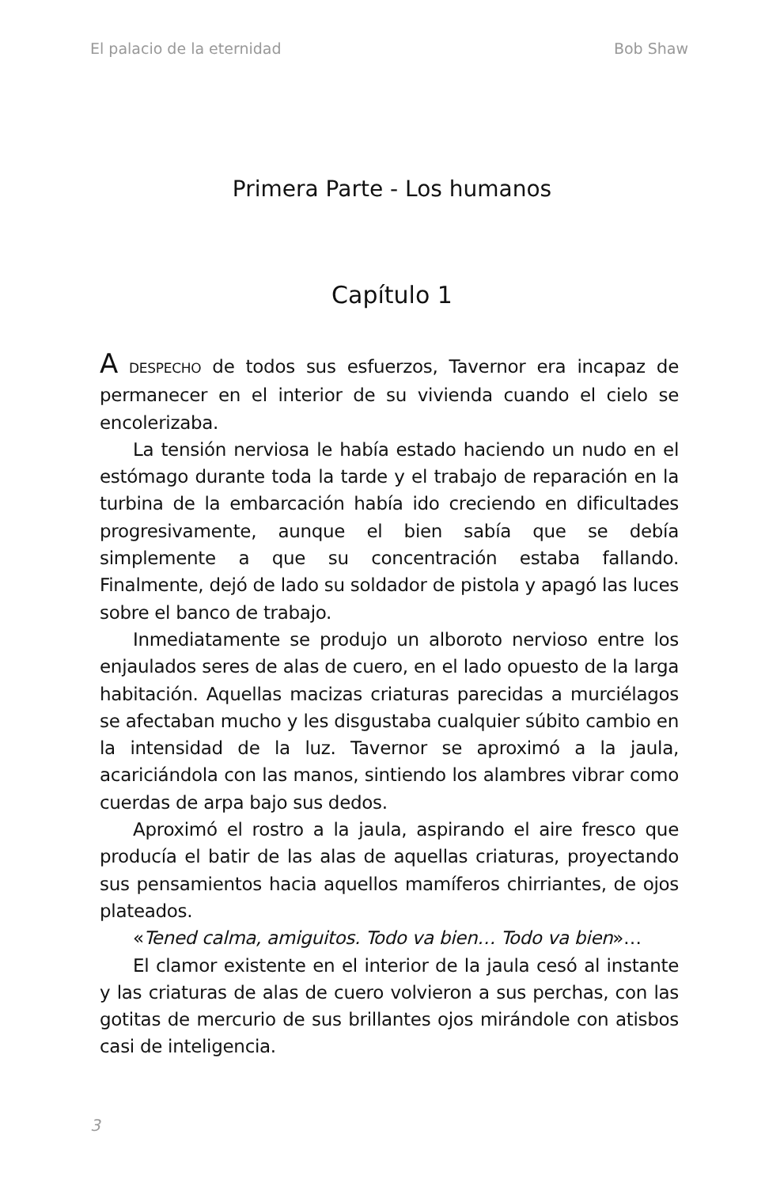El palacio de la eternidad Bob Shaw
Primera Parte - Los humanos
Capítulo 1
A DESPECHO de todos sus esfuerzos, Tavernor era incapaz de permanecer en el interior de su vivienda cuando el cielo se encolerizaba.
La tensión nerviosa le había estado haciendo un nudo en el estómago durante toda la tarde y el trabajo de reparación en la turbina de la embarcación había ido creciendo en dificultades progresivamente, aunque el bien sabía que se debía simplemente a que su concentración estaba fallando. Finalmente, dejó de lado su soldador de pistola y apagó las luces sobre el banco de trabajo.
Inmediatamente se produjo un alboroto nervioso entre los enjaulados seres de alas de cuero, en el lado opuesto de la larga habitación. Aquellas macizas criaturas parecidas a murciélagos se afectaban mucho y les disgustaba cualquier súbito cambio en la intensidad de la luz. Tavernor se aproximó a la jaula, acariciándola con las manos, sintiendo los alambres vibrar como cuerdas de arpa bajo sus dedos.
Aproximó el rostro a la jaula, aspirando el aire fresco que producía el batir de las alas de aquellas criaturas, proyectando sus pensamientos hacia aquellos mamíferos chirriantes, de ojos plateados.
«Tened calma, amiguitos. Todo va bien… Todo va bien»…
El clamor existente en el interior de la jaula cesó al instante y las criaturas de alas de cuero volvieron a sus perchas, con las gotitas de mercurio de sus brillantes ojos mirándole con atisbos casi de inteligencia.
3